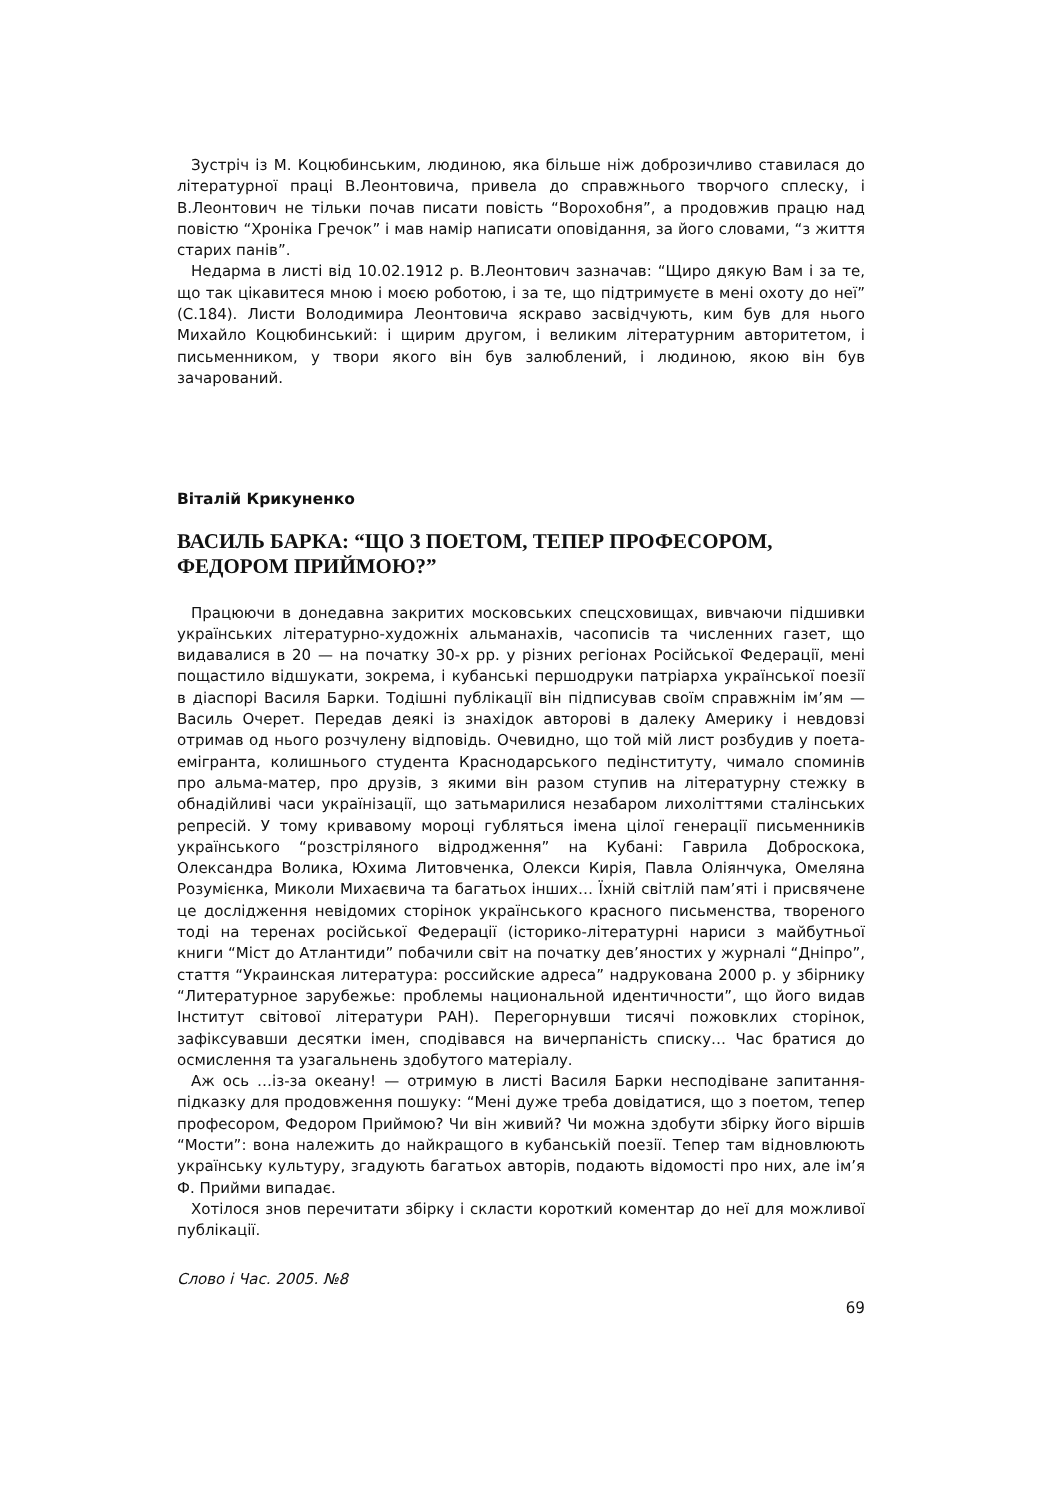Зустріч із М. Коцюбинським, людиною, яка більше ніж доброзичливо ставилася до літературної праці В.Леонтовича, привела до справжнього творчого сплеску, і В.Леонтович не тільки почав писати повість “Ворохобня”, а продовжив працю над повістю “Хроніка Гречок” і мав намір написати оповідання, за його словами, “з життя старих панів”.
Недарма в листі від 10.02.1912 р. В.Леонтович зазначав: “Щиро дякую Вам і за те, що так цікавитеся мною і моєю роботою, і за те, що підтримуєте в мені охоту до неї” (С.184). Листи Володимира Леонтовича яскраво засвідчують, ким був для нього Михайло Коцюбинський: і щирим другом, і великим літературним авторитетом, і письменником, у твори якого він був залюблений, і людиною, якою він був зачарований.
Віталій Крикуненко
ВАСИЛЬ БАРКА: “ЩО З ПОЕТОМ, ТЕПЕР ПРОФЕСОРОМ, ФЕДОРОМ ПРИЙМОЮ?”
Працюючи в донедавна закритих московських спецсховищах, вивчаючи підшивки українських літературно-художніх альманахів, часописів та численних газет, що видавалися в 20 — на початку 30-х рр. у різних регіонах Російської Федерації, мені пощастило відшукати, зокрема, і кубанські першодруки патріарха української поезії в діаспорі Василя Барки. Тодішні публікації він підписував своїм справжнім ім’ям — Василь Очерет. Передав деякі із знахідок авторові в далеку Америку і невдовзі отримав од нього розчулену відповідь. Очевидно, що той мій лист розбудив у поета-емігранта, колишнього студента Краснодарського педінституту, чимало споминів про альма-матер, про друзів, з якими він разом ступив на літературну стежку в обнадійливі часи українізації, що затьмарилися незабаром лихоліттями сталінських репресій. У тому кривавому мороці губляться імена цілої генерації письменників українського “розстріляного відродження” на Кубані: Гаврила Доброскока, Олександра Волика, Юхима Литовченка, Олекси Кирія, Павла Оліянчука, Омеляна Розумієнка, Миколи Михаєвича та багатьох інших… Їхній світлій пам’яті і присвячене це дослідження невідомих сторінок українського красного письменства, твореного тоді на теренах російської Федерації (історико-літературні нариси з майбутньої книги “Міст до Атлантиди” побачили світ на початку дев’яностих у журналі “Дніпро”, стаття “Украинская литература: российские адреса” надрукована 2000 р. у збірнику “Литературное зарубежье: проблемы национальной идентичности”, що його видав Інститут світової літератури РАН). Перегорнувши тисячі пожовклих сторінок, зафіксувавши десятки імен, сподівався на вичерпаність списку… Час братися до осмислення та узагальнень здобутого матеріалу.
Аж ось …із-за океану! — отримую в листі Василя Барки несподіване запитання-підказку для продовження пошуку: “Мені дуже треба довідатися, що з поетом, тепер професором, Федором Приймою? Чи він живий? Чи можна здобути збірку його віршів “Мости”: вона належить до найкращого в кубанській поезії. Тепер там відновлюють українську культуру, згадують багатьох авторів, подають відомості про них, але ім’я Ф. Прийми випадає.
Хотілося знов перечитати збірку і скласти короткий коментар до неї для можливої публікації.
Слово і Час. 2005. №8
69